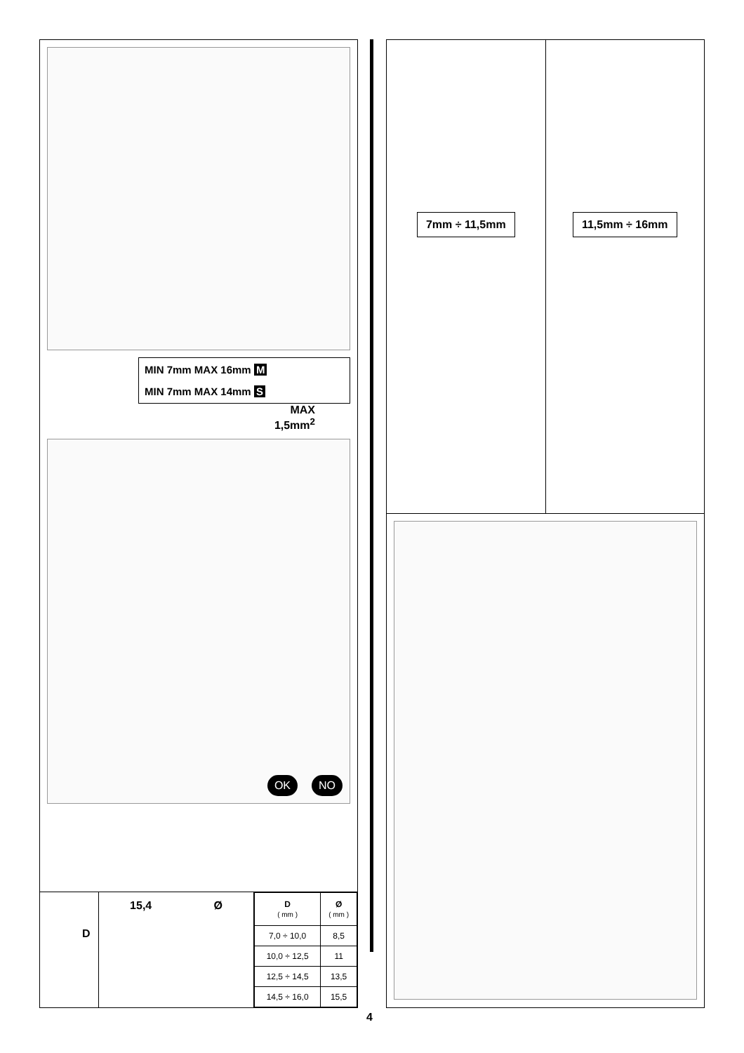MIN 7mm MAX 16mm M
MIN 7mm MAX 14mm S
MAX
1,5mm<sup>2</sup>
OK NO
D
15,4 Ø
| D ( mm ) | Ø ( mm ) |
| --- | --- |
| 7,0 ÷ 10,0 | 8,5 |
| 10,0 ÷ 12,5 | 11 |
| 12,5 ÷ 14,5 | 13,5 |
| 14,5 ÷ 16,0 | 15,5 |
4
7mm ÷ 11,5mm 11,5mm ÷ 16mm